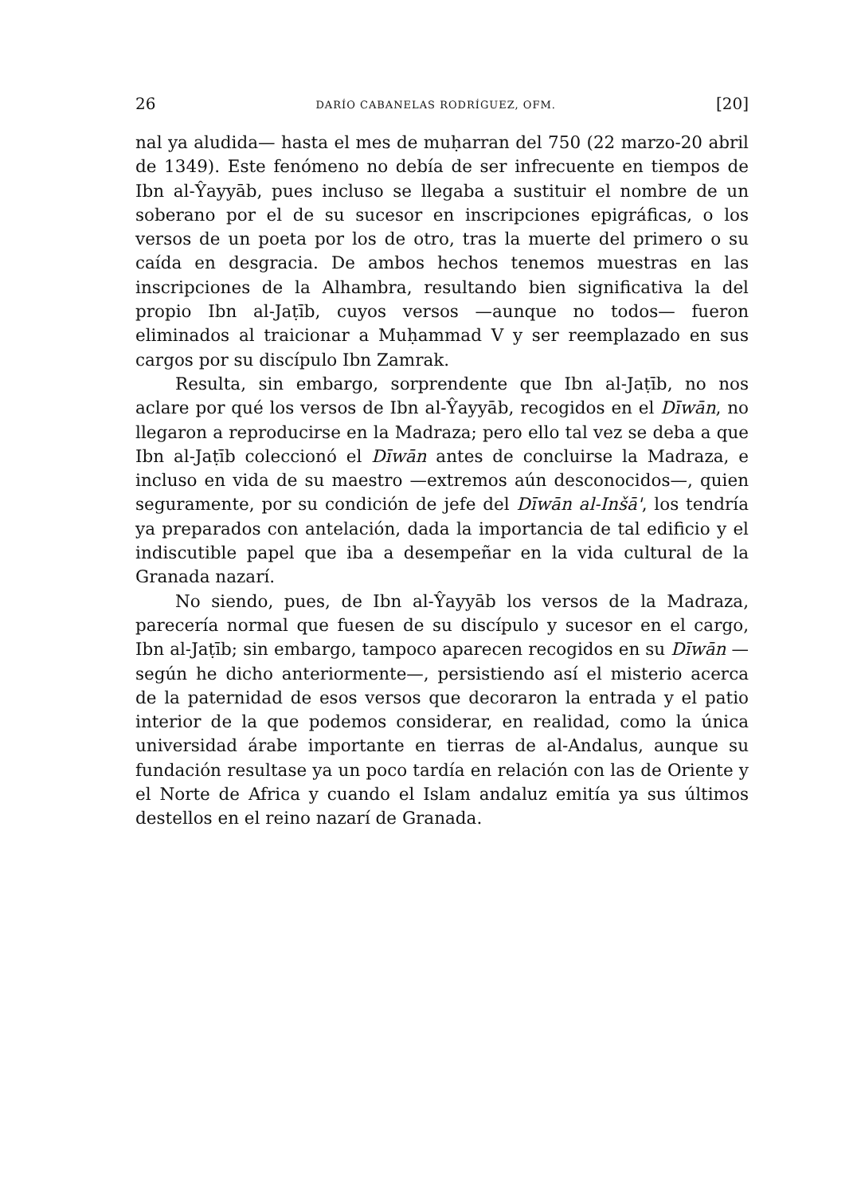26 DARÍO CABANELAS RODRÍGUEZ, OFM. [20]
nal ya aludida— hasta el mes de muḥarran del 750 (22 marzo-20 abril de 1349). Este fenómeno no debía de ser infrecuente en tiempos de Ibn al-Ŷayyāb, pues incluso se llegaba a sustituir el nombre de un soberano por el de su sucesor en inscripciones epigráficas, o los versos de un poeta por los de otro, tras la muerte del primero o su caída en desgracia. De ambos hechos tenemos muestras en las inscripciones de la Alhambra, resultando bien significativa la del propio Ibn al-Jaṭīb, cuyos versos —aunque no todos— fueron eliminados al traicionar a Muḥammad V y ser reemplazado en sus cargos por su discípulo Ibn Zamrak.
Resulta, sin embargo, sorprendente que Ibn al-Jaṭīb, no nos aclare por qué los versos de Ibn al-Ŷayyāb, recogidos en el Dīwān, no llegaron a reproducirse en la Madraza; pero ello tal vez se deba a que Ibn al-Jaṭīb coleccionó el Dīwān antes de concluirse la Madraza, e incluso en vida de su maestro —extremos aún desconocidos—, quien seguramente, por su condición de jefe del Dīwān al-Inšā', los tendría ya preparados con antelación, dada la importancia de tal edificio y el indiscutible papel que iba a desempeñar en la vida cultural de la Granada nazarí.
No siendo, pues, de Ibn al-Ŷayyāb los versos de la Madraza, parecería normal que fuesen de su discípulo y sucesor en el cargo, Ibn al-Jaṭīb; sin embargo, tampoco aparecen recogidos en su Dīwān —según he dicho anteriormente—, persistiendo así el misterio acerca de la paternidad de esos versos que decoraron la entrada y el patio interior de la que podemos considerar, en realidad, como la única universidad árabe importante en tierras de al-Andalus, aunque su fundación resultase ya un poco tardía en relación con las de Oriente y el Norte de Africa y cuando el Islam andaluz emitía ya sus últimos destellos en el reino nazarí de Granada.